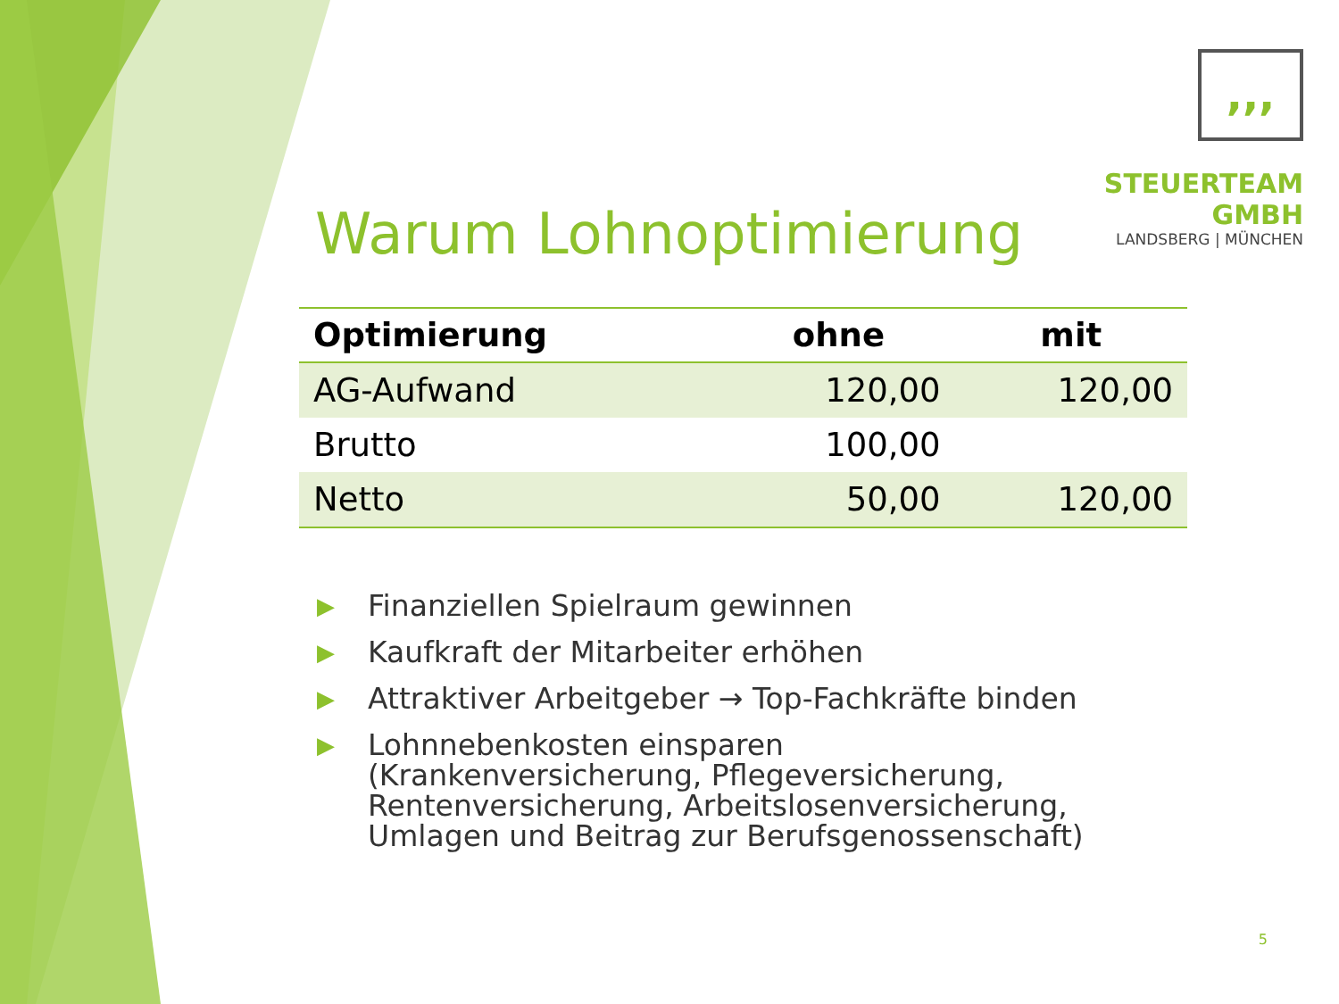,,,
STEUERTEAM GMBH
LANDSBERG | MÜNCHEN
Warum Lohnoptimierung
| Optimierung | ohne | mit |
| --- | --- | --- |
| AG-Aufwand | 120,00 | 120,00 |
| Brutto | 100,00 | |
| Netto | 50,00 | 120,00 |
▶ Finanziellen Spielraum gewinnen
▶ Kaufkraft der Mitarbeiter erhöhen
▶ Attraktiver Arbeitgeber → Top-Fachkräfte binden
▶ Lohnnebenkosten einsparen
(Krankenversicherung, Pflegeversicherung, Rentenversicherung, Arbeitslosenversicherung, Umlagen und Beitrag zur Berufsgenossenschaft)
5